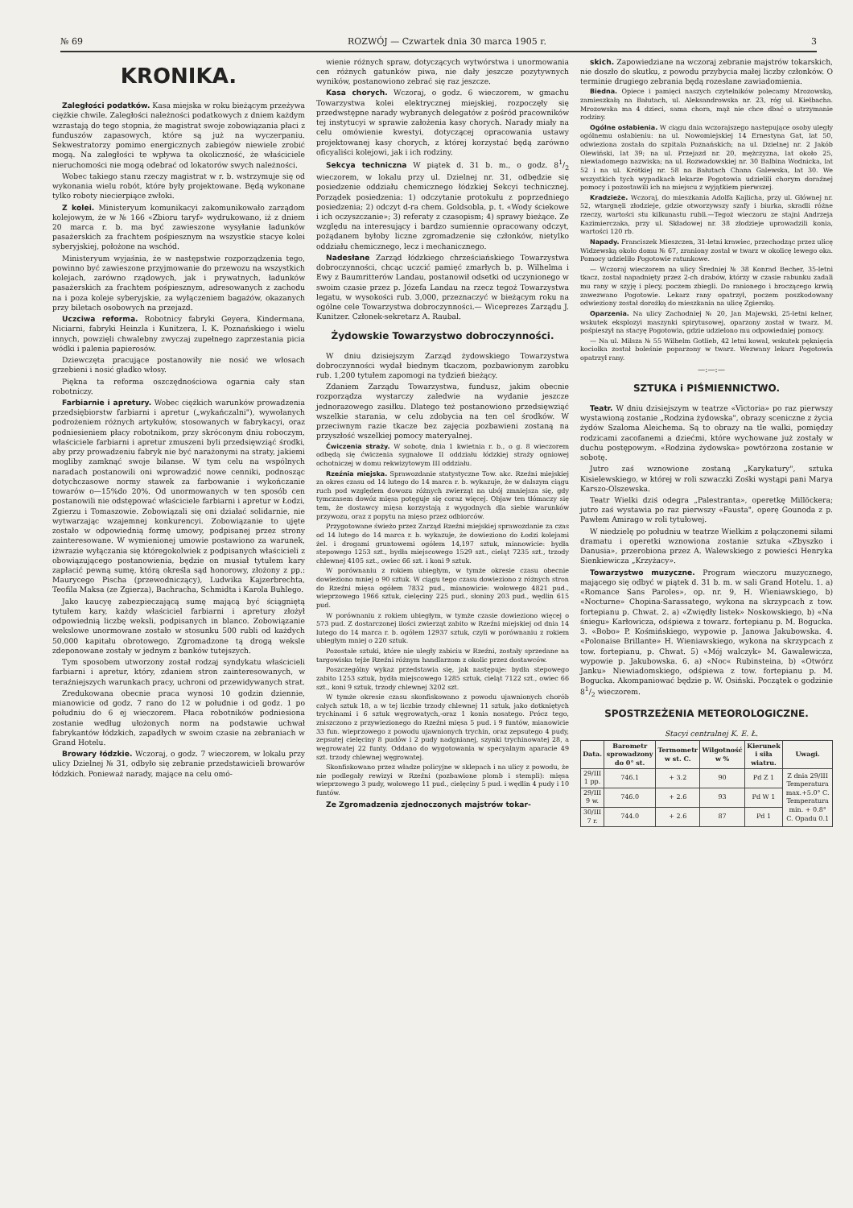№ 69 ROZWÓJ — Czwartek dnia 30 marca 1905 r. 3
KRONIKA.
Zaległości podatków. Kasa miejska w roku bieżącym przeżywa ciężkie chwile. Zaległości należności podatkowych z dniem każdym wzrastają do tego stopnia, że magistrat swoje zobowiązania płaci z funduszów zapasowych, które są już na wyczerpaniu. Sekwestratorzy pomimo energicznych zabiegów niewiele zrobić mogą. Na zaległości te wpływa ta okoliczność, że właściciele nieruchomości nie mogą odebrać od lokatorów swych należności.
Wobec takiego stanu rzeczy magistrat w r. b. wstrzymuje się od wykonania wielu robót, które były projektowane. Będą wykonane tylko roboty niecierpiące zwłoki.
Z kolei. Ministeryum komunikacyi zakomunikowało zarządom kolejowym, że w № 166 «Zbioru taryf» wydrukowano, iż z dniem 20 marca r. b. ma być zawieszone wysyłanie ładunków pasażerskich za frachtem pośpiesznym na wszystkie stacye kolei syberyjskiej, położone na wschód.
Ministeryum wyjaśnia, że w następstwie rozporządzenia tego, powinno być zawieszone przyjmowanie do przewozu na wszystkich kolejach, zarówno rządowych, jak i prywatnych, ładunków pasażerskich za frachtem pośpiesznym, adresowanych z zachodu na i poza koleje syberyjskie, za wyłączeniem bagażów, okazanych przy biletach osobowych na przejazd.
Uczciwa reforma. Robotnicy fabryki Geyera, Kindermana, Niciarni, fabryki Heinzla i Kunitzera, I. K. Poznańskiego i wielu innych, powzięli chwalebny zwyczaj zupełnego zaprzestania picia wódki i palenia papierosów.
Dziewczęta pracujące postanowiły nie nosić we włosach grzebieni i nosić gładko włosy.
Piękna ta reforma oszczędnościowa ogarnia cały stan robotniczy.
Farbiarnie i apretury. Wobec ciężkich warunków prowadzenia przedsiębiorstw farbiarni i apretur („wykańczalni"), wywołanych podrożeniem różnych artykułów, stosowanych w fabrykacyi, oraz podniesieniem płacy robotnikom, przy skróconym dniu roboczym, właściciele farbiarni i apretur zmuszeni byli przedsięwziąć środki, aby przy prowadzeniu fabryk nie być narażonymi na straty, jakiemi mogliby zamknąć swoje bilanse. W tym celu na wspólnych naradach postanowili oni wprowadzić nowe cenniki, podnosząc dotychczasowe normy stawek za farbowanie i wykończanie towarów o—15%do 20%. Od unormowanych w ten sposób cen postanowili nie odstępować właściciele farbiarni i apretur w Łodzi, Zgierzu i Tomaszowie. Zobowiązali się oni działać solidarnie, nie wytwarzając wzajemnej konkurencyi. Zobowiązanie to ujęte zostało w odpowiednią formę umowy, podpisanej przez strony zainteresowane. W wymienionej umowie postawiono za warunek, iżwrazie wyłączania się któregokolwiek z podpisanych właścicieli z obowiązującego postanowienia, będzie on musiał tytułem kary zapłacić pewną sumę, którą określa sąd honorowy, złożony z pp.: Maurycego Pischa (przewodniczący), Ludwika Kajzerbrechta, Teofila Maksa (ze Zgierza), Bachracha, Schmidta i Karola Buhlego.
Jako kaucyę zabezpieczającą sumę mającą być ściągniętą tytułem kary, każdy właściciel farbiarni i apretury złożył odpowiednią liczbę weksli, podpisanych in blanco. Zobowiązanie wekslowe unormowane zostało w stosunku 500 rubli od każdych 50,000 kapitału obrotowego. Zgromadzone tą drogą weksle zdeponowane zostały w jednym z banków tutejszych.
Tym sposobem utworzony został rodzaj syndykatu właścicieli farbiarni i apretur, który, zdaniem stron zainteresowanych, w teraźniejszych warunkach pracy, uchroni od przewidywanych strat.
Zredukowana obecnie praca wynosi 10 godzin dziennie, mianowicie od godz. 7 rano do 12 w południe i od godz. 1 po południu do 6 ej wieczorem. Płaca robotników podniesiona zostanie według ułożonych norm na podstawie uchwał fabrykantów łódzkich, zapadłych w swoim czasie na zebraniach w Grand Hotelu.
Browary łódzkie. Wczoraj, o godz. 7 wieczorem, w lokalu przy ulicy Dzielnej № 31, odbyło się zebranie przedstawicieli browarów łódzkich. Ponieważ narady, mające na celu omó-
wienie różnych spraw, dotyczących wytwórstwa i unormowania cen różnych gatunków piwa, nie dały jeszcze pozytywnych wyników, postanowiono zebrać się raz jeszcze.
Kasa chorych. Wczoraj, o godz. 6 wieczorem, w gmachu Towarzystwa kolei elektrycznej miejskiej, rozpoczęły się przedwstępne narady wybranych delegatów z pośród pracowników tej instytucyi w sprawie założenia kasy chorych. Narady miały na celu omówienie kwestyi, dotyczącej opracowania ustawy projektowanej kasy chorych, z której korzystać będą zarówno oficyaliści kolejowi, jak i ich rodziny.
Sekcya techniczna W piątek d. 31 b. m., o godz. 81/2 wieczorem, w lokalu przy ul. Dzielnej nr. 31, odbędzie się posiedzenie oddziału chemicznego łódzkiej Sekcyi technicznej. Porządek posiedzenia: 1) odczytanie protokułu z poprzedniego posiedzenia; 2) odczyt d-ra chem. Goldsobla, p. t. «Wody ściekowe i ich oczyszczanie»; 3) referaty z czasopism; 4) sprawy bieżące. Ze względu na interesujący i bardzo sumiennie opracowany odczyt, pożądanem byłoby liczne zgromadzenie się członków, nietylko oddziału chemicznego, lecz i mechanicznego.
Nadesłane Zarząd łódzkiego chrześciańskiego Towarzystwa dobroczynności, chcąc uczcić pamięć zmarłych b. p. Wilhelma i Ewy z Baumritterów Landau, postanowił odsetki od uczynionego w swoim czasie przez p. Józefa Landau na rzecz tegoż Towarzystwa legatu, w wysokości rub. 3,000, przeznaczyć w bieżącym roku na ogólne cele Towarzystwa dobroczynności.— Wiceprezes Zarządu J. Kunitzer. Członek-sekretarz A. Raubal.
Żydowskie Towarzystwo dobroczynności.
W dniu dzisiejszym Zarząd żydowskiego Towarzystwa dobroczynności wydał biednym tkaczom, pozbawionym zarobku rub. 1,200 tytułem zapomogi na tydzień bieżący.
Zdaniem Zarządu Towarzystwa, fundusz, jakim obecnie rozporządza wystarczy zaledwie na wydanie jeszcze jednorazowego zasiłku. Dlatego też postanowiono przedsięwziąć wszelkie starania, w celu zdobycia na ten cel środków. W przeciwnym razie tkacze bez zajęcia pozbawieni zostaną na przyszłość wszelkiej pomocy materyalnej.
Ćwiczenia straży. W sobotę, dnia 1 kwietnia r. b., o g. 8 wieczorem odbędą się ćwiczenia sygnałowe II oddziału łódzkiej straży ogniowej ochotniczej w domu rekwizytowym III oddziału.
Rzeźnia miejska. Sprawozdanie statystyczne Tow. akc. Rzeźni miejskiej za okres czasu od 14 lutego do 14 marca r. b. wykazuje, że w dalszym ciągu ruch pod względem dowozu różnych zwierząt na ubój zmniejsza się, gdy tymczasem dowóz mięsa potęguje się coraz więcej. Objaw ten tłómaczy się tem, że dostawcy mięsa korzystają z wygodnych dla siebie warunków przywozu, oraz z popytu na mięso przez odbiorców.
Przygotowane świeżo przez Zarząd Rzeźni miejskiej sprawozdanie za czas od 14 lutego do 14 marca r. b. wykazuje, że dowieziono do Łodzi kolejami żel. i drogami gruntowemi ogółem 14,197 sztuk, mianowicie: bydła stepowego 1253 szt., bydła miejscowego 1529 szt., cieląt 7235 szt., trzody chlewnej 4105 szt., owiec 66 szt. i koni 9 sztuk.
W porównaniu z rokiem ubiegłym, w tymże okresie czasu obecnie dowieziono mniej o 90 sztuk. W ciągu tego czasu dowieziono z różnych stron do Rzeźni mięsa ogółem 7832 pud., mianowicie: wołowego 4821 pud., wieprzowego 1966 sztuk, cielęciny 225 pud., słoniny 203 pud., wędlin 615 pud.
W porównaniu z rokiem ubiegłym, w tymże czasie dowieziono więcej o 573 pud. Z dostarczonej ilości zwierząt zabito w Rzeźni miejskiej od dnia 14 lutego do 14 marca r. b. ogółem 12937 sztuk, czyli w porównaniu z rokiem ubiegłym mniej o 220 sztuk.
Pozostałe sztuki, które nie uległy zabiciu w Rzeźni, zostały sprzedane na targowiska tejże Rzeźni różnym handlarzom z okolic przez dostawców.
Poszczególny wykaz przedstawia się, jak następuje: bydła stepowego zabito 1253 sztuk, bydła miejscowego 1285 sztuk, cieląt 7122 szt., owiec 66 szt., koni 9 sztuk, trzody chlewnej 3202 szt.
W tymże okresie czasu skonfiskowano z powodu ujawnionych chorób całych sztuk 18, a w tej liczbie trzody chlewnej 11 sztuk, jako dotkniętych trychinami i 6 sztuk węgrowatych,-oraz 1 konia nosatego. Prócz tego, zniszczono z przywiezionego do Rzeźni mięsa 5 pud. i 9 funtów, mianowicie 33 fun. wieprzowego z powodu ujawnionych trychin, oraz zepsutego 4 pudy, zepsutej cielęciny 8 pudów i 2 pudy nadgnianej, szynki trychinowatej 28, a węgrowatej 22 funty. Oddano do wygotowania w specyalnym aparacie 49 szt. trzody chlewnej węgrowatej.
Skonfiskowano przez władze policyjne w sklepach i na ulicy z powodu, że nie podlegały rewizyi w Rzeźni (pozbawione plomb i stempli): mięsa wieprzowego 3 pudy, wołowego 11 pud., cielęciny 5 pud. i wędlin 4 pudy i 10 funtów.
Ze Zgromadzenia zjednoczonych majstrów tokar-
skich. Zapowiedziane na wczoraj zebranie majstrów tokarskich, nie doszło do skutku, z powodu przybycia małej liczby członków. O terminie drugiego zebrania będą rozesłane zawiadomienia.
Biedna. Opiece i pamięci naszych czytelników polecamy Mrozowską, zamieszkałą na Bałutach, ul. Aleksandrowska nr. 23, róg ul. Kiełbacha. Mrozowska ma 4 dzieci, sama chora, mąż nie chce dbać o utrzymanie rodziny.
Ogólne osłabienia. W ciągu dnia wczorajszego następujące osoby uległy ogólnemu osłabieniu: na ul. Nowomiejskiej 14 Ernestyna Gat, lat 50, odwieziona została do szpitala Poznańskich; na ul. Dzielnej nr. 2 Jakób Olewiński, lat 39; na ul. Przejazd nr. 20, mężczyzna, lat około 25, niewiadomego nazwiska; na ul. Rozwadowskiej nr. 30 Balbina Wodnicka, lat 52 i na ul. Krótkiej nr. 58 na Bałutach Chana Galewska, lat 30. We wszystkich tych wypadkach lekarze Pogotowia udzielili chorym doraźnej pomocy i pozostawili ich na miejscu z wyjątkiem pierwszej.
Kradzieże. Wczoraj, do mieszkania Adolfa Kajlicha, przy ul. Głównej nr. 52, wtargnęli złodzieje, gdzie otworzywszy szafy i biurka, skradli różne rzeczy, wartości stu kilkunastu rubli.—Tegoż wieczoru ze stajni Andrzeja Kazimierczaka, przy ul. Składowej nr. 38 złodzieje uprowadzili konia, wartości 120 rb.
Napady. Franciszek Mieszczen, 31-letni krawiec, przechodząc przez ulicę Widzewską około domu № 67, zraniony został w twarz w okolicę lewego oka. Pomocy udzieliło Pogotowie ratunkowe.
— Wczoraj wieczorem na ulicy Średniej № 38 Konrad Becher, 35-letni tkacz, został napadnięty przez 2-ch drabów, którzy w czasie rabunku zadali mu rany w szyję i plecy, poczem zbiegli. Do ranionego i broczącego krwią zawezwano Pogotowie. Lekarz rany opatrzył, poczem poszkodowany odwieziony został dorożką do mieszkania na ulicę Zgierską.
Oparzenia. Na ulicy Zachodniej № 20, Jan Majewski, 25-letni kelner, wskutek eksplozyi maszynki spirytusowej, oparzony został w twarz. M. pośpieszył na stacyę Pogotowia, gdzie udzielono mu odpowiedniej pomocy.
— Na ul. Milsza № 55 Wilhelm Gotlieb, 42 letni kowal, wskutek pęknięcia kociołka został boleśnie poparzony w twarz. Wezwany lekarz Pogotowia opatrzył rany.
—:—:—
SZTUKA i PIŚMIENNICTWO.
Teatr. W dniu dzisiejszym w teatrze «Victoria» po raz pierwszy wystawioną zostanie „Rodzina żydowska", obrazy sceniczne z życia żydów Szaloma Aleichema. Są to obrazy na tle walki, pomiędzy rodzicami zacofanemi a dziećmi, które wychowane już zostały w duchu postępowym. «Rodzina żydowska» powtórzona zostanie w sobotę.
Jutro zaś wznowione zostaną „Karykatury", sztuka Kisielewskiego, w której w roli szwaczki Zośki wystąpi pani Marya Karszo-Olszewska.
Teatr Wielki dziś odegra „Palestranta», operetkę Millöckera; jutro zaś wystawia po raz pierwszy «Fausta", operę Gounoda z p. Pawłem Amirago w roli tytułowej.
W niedzielę po południu w teatrze Wielkim z połączonemi siłami dramatu i operetki wznowiona zostanie sztuka «Zbyszko i Danusia», przerobiona przez A. Walewskiego z powieści Henryka Sienkiewicza „Krzyżacy».
Towarzystwo muzyczne. Program wieczoru muzycznego, mającego się odbyć w piątek d. 31 b. m. w sali Grand Hotelu. 1. a) «Romance Sans Paroles», op. nr. 9, H. Wieniawskiego, b) «Nocturne» Chopina-Sarassatego, wykona na skrzypcach z tow. fortepianu p. Chwat. 2. a) «Zwiędły listek» Noskowskiego, b) «Na śniegu» Karłowicza, odśpiewa z towarz. fortepianu p. M. Bogucka. 3. «Bobo» P. Kośmińskiego, wypowie p. Janowa Jakubowska. 4. «Polonaise Brillante» H. Wieniawskiego, wykona na skrzypcach z tow. fortepianu, p. Chwat. 5) «Mój walczyk» M. Gawalewicza, wypowie p. Jakubowska. 6. a) «Noc« Rubinsteina, b) «Otwórz Janku» Niewiadomskiego, odśpiewa z tow. fortepianu p. M. Bogucka. Akompaniować będzie p. W. Osiński. Początek o godzinie 81/2 wieczorem.
SPOSTRZEŻENIA METEOROLOGICZNE.
Stacyi centralnej K. E. Ł.
| Data. | Barometr sprowadzony do 0° st. | Termometr w st. C. | Wilgotność w % | Kierunek i siła wiatru. | Uwagi. |
| --- | --- | --- | --- | --- | --- |
| 29/III 1 pp. | 746.1 | + 3.2 | 90 | Pd Z 1 | Z dnia 29/III Temperatura max.+5.0° C. Temperatura min. + 0.8° C. Opadu 0.1 |
| 29/III 9 w. | 746.0 | + 2.6 | 93 | Pd W 1 | |
| 30/III 7 r. | 744.0 | + 2.6 | 87 | Pd 1 | |